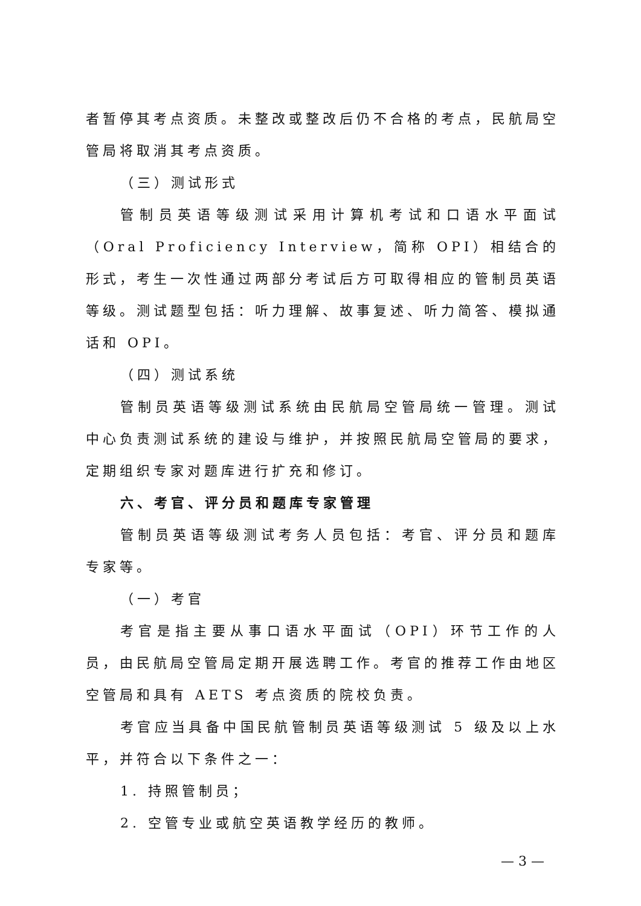者暂停其考点资质。未整改或整改后仍不合格的考点，民航局空管局将取消其考点资质。
（三）测试形式
管制员英语等级测试采用计算机考试和口语水平面试（Oral Proficiency Interview，简称 OPI）相结合的形式，考生一次性通过两部分考试后方可取得相应的管制员英语等级。测试题型包括：听力理解、故事复述、听力简答、模拟通话和 OPI。
（四）测试系统
管制员英语等级测试系统由民航局空管局统一管理。测试中心负责测试系统的建设与维护，并按照民航局空管局的要求，定期组织专家对题库进行扩充和修订。
六、考官、评分员和题库专家管理
管制员英语等级测试考务人员包括：考官、评分员和题库专家等。
（一）考官
考官是指主要从事口语水平面试（OPI）环节工作的人员，由民航局空管局定期开展选聘工作。考官的推荐工作由地区空管局和具有 AETS 考点资质的院校负责。
考官应当具备中国民航管制员英语等级测试 5 级及以上水平，并符合以下条件之一：
1. 持照管制员；
2. 空管专业或航空英语教学经历的教师。
— 3 —